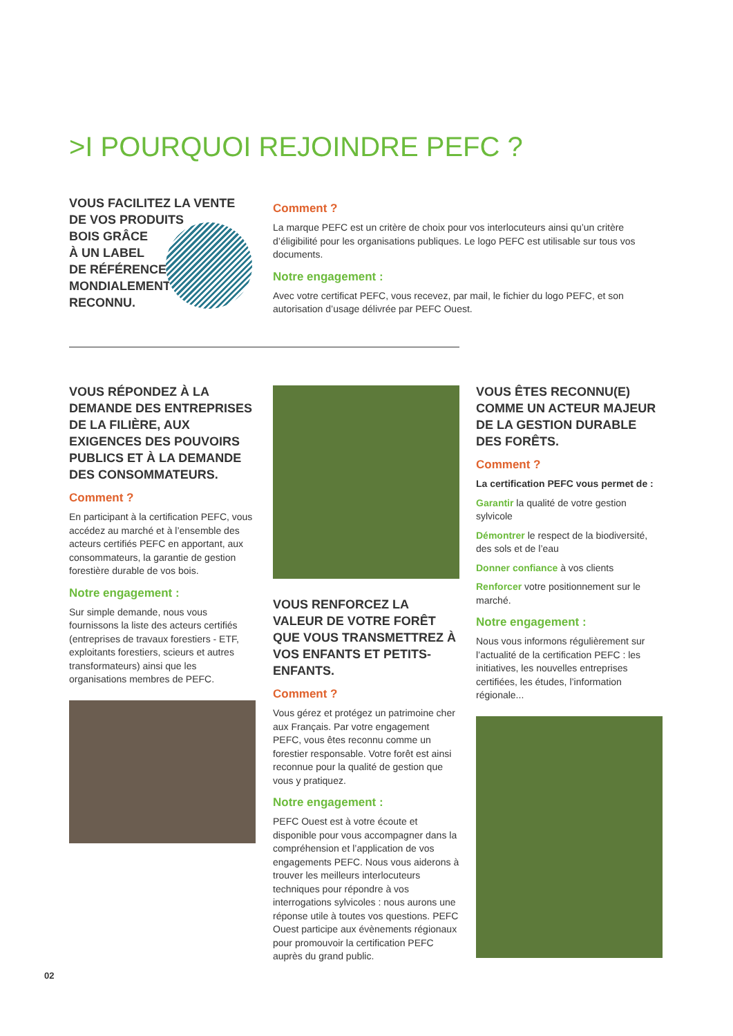>I POURQUOI REJOINDRE PEFC ?
VOUS FACILITEZ LA VENTE
DE VOS PRODUITS
BOIS GRÂCE
À UN LABEL
DE RÉFÉRENCE
MONDIALEMENT
RECONNU.
Comment ?
La marque PEFC est un critère de choix pour vos interlocuteurs ainsi qu’un critère d’éligibilité pour les organisations publiques. Le logo PEFC est utilisable sur tous vos documents.
Notre engagement :
Avec votre certificat PEFC, vous recevez, par mail, le fichier du logo PEFC, et son autorisation d’usage délivrée par PEFC Ouest.
VOUS RÉPONDEZ À LA DEMANDE DES ENTREPRISES DE LA FILIÈRE, AUX EXIGENCES DES POUVOIRS PUBLICS ET À LA DEMANDE DES CONSOMMATEURS.
Comment ?
En participant à la certification PEFC, vous accédez au marché et à l’ensemble des acteurs certifiés PEFC en apportant, aux consommateurs, la garantie de gestion forestière durable de vos bois.
Notre engagement :
Sur simple demande, nous vous fournissons la liste des acteurs certifiés (entreprises de travaux forestiers - ETF, exploitants forestiers, scieurs et autres transformateurs) ainsi que les organisations membres de PEFC.
VOUS RENFORCEZ LA VALEUR DE VOTRE FORÊT QUE VOUS TRANSMETTREZ À VOS ENFANTS ET PETITS-ENFANTS.
Comment ?
Vous gérez et protégez un patrimoine cher aux Français. Par votre engagement PEFC, vous êtes reconnu comme un forestier responsable. Votre forêt est ainsi reconnue pour la qualité de gestion que vous y pratiquez.
Notre engagement :
PEFC Ouest est à votre écoute et disponible pour vous accompagner dans la compréhension et l’application de vos engagements PEFC. Nous vous aiderons à trouver les meilleurs interlocuteurs techniques pour répondre à vos interrogations sylvicoles : nous aurons une réponse utile à toutes vos questions. PEFC Ouest participe aux évènements régionaux pour promouvoir la certification PEFC auprès du grand public.
VOUS ÊTES RECONNU(E) COMME UN ACTEUR MAJEUR DE LA GESTION DURABLE DES FORÊTS.
Comment ?
La certification PEFC vous permet de :
Garantir la qualité de votre gestion sylvicole
Démontrer le respect de la biodiversité, des sols et de l’eau
Donner confiance à vos clients
Renforcer votre positionnement sur le marché.
Notre engagement :
Nous vous informons régulièrement sur l’actualité de la certification PEFC : les initiatives, les nouvelles entreprises certifiées, les études, l’information régionale...
02